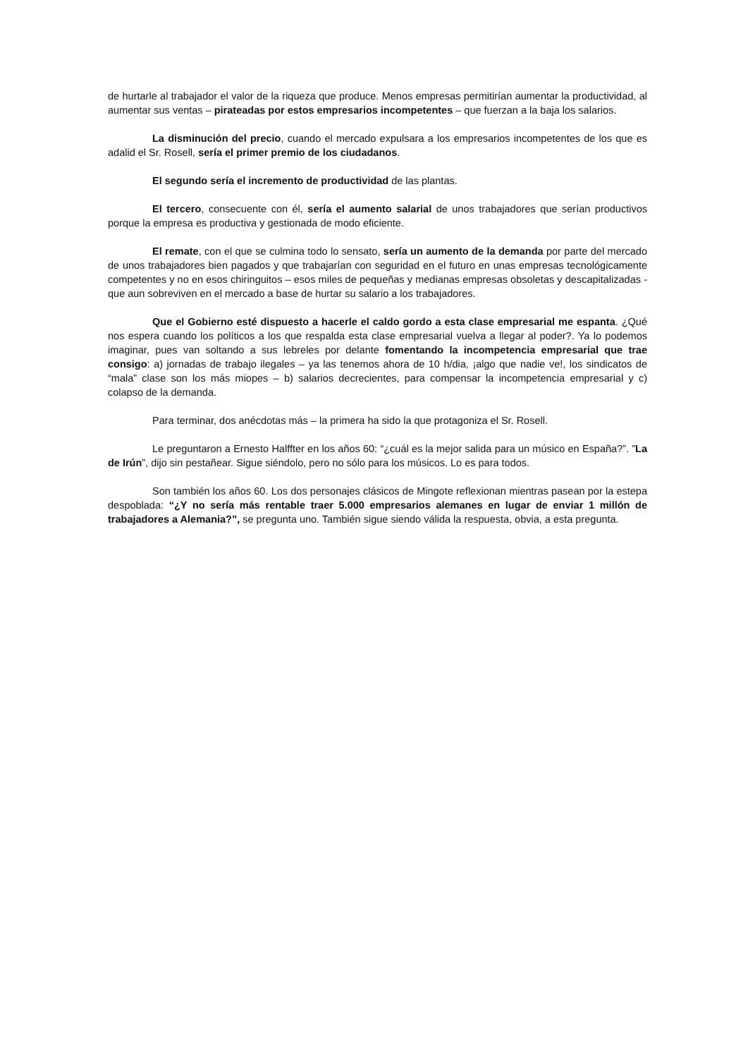de hurtarle al trabajador el valor de la riqueza que produce. Menos empresas permitirían aumentar la productividad, al aumentar sus ventas – pirateadas por estos empresarios incompetentes – que fuerzan a la baja los salarios.
La disminución del precio, cuando el mercado expulsara a los empresarios incompetentes de los que es adalid el Sr. Rosell, sería el primer premio de los ciudadanos.
El segundo sería el incremento de productividad de las plantas.
El tercero, consecuente con él, sería el aumento salarial de unos trabajadores que serían productivos porque la empresa es productiva y gestionada de modo eficiente.
El remate, con el que se culmina todo lo sensato, sería un aumento de la demanda por parte del mercado de unos trabajadores bien pagados y que trabajarían con seguridad en el futuro en unas empresas tecnológicamente competentes y no en esos chiringuitos – esos miles de pequeñas y medianas empresas obsoletas y descapitalizadas - que aun sobreviven en el mercado a base de hurtar su salario a los trabajadores.
Que el Gobierno esté dispuesto a hacerle el caldo gordo a esta clase empresarial me espanta. ¿Qué nos espera cuando los políticos a los que respalda esta clase empresarial vuelva a llegar al poder?. Ya lo podemos imaginar, pues van soltando a sus lebreles por delante fomentando la incompetencia empresarial que trae consigo: a) jornadas de trabajo ilegales – ya las tenemos ahora de 10 h/dia, ¡algo que nadie ve!, los sindicatos de “mala” clase son los más miopes – b) salarios decrecientes, para compensar la incompetencia empresarial y c) colapso de la demanda.
Para terminar, dos anécdotas más – la primera ha sido la que protagoniza el Sr. Rosell.
Le preguntaron a Ernesto Halffter en los años 60: “¿cuál es la mejor salida para un músico en España?”. ”La de Irún”, dijo sin pestañear. Sigue siéndolo, pero no sólo para los músicos. Lo es para todos.
Son también los años 60. Los dos personajes clásicos de Mingote reflexionan mientras pasean por la estepa despoblada: “¿Y no sería más rentable traer 5.000 empresarios alemanes en lugar de enviar 1 millón de trabajadores a Alemania?”, se pregunta uno. También sigue siendo válida la respuesta, obvia, a esta pregunta.